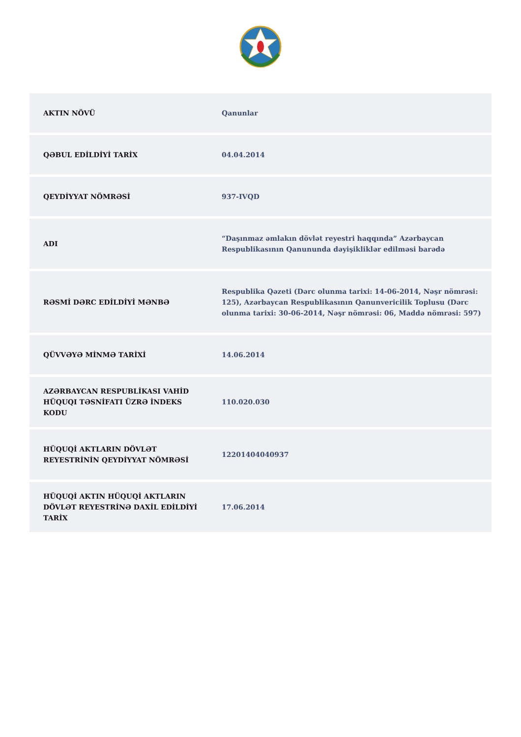| AKTIN NÖVÜ | Qanunlar |
| QƏBUL EDİLDİYİ TARİX | 04.04.2014 |
| QEYDİYYAT NÖMRƏSİ | 937-IVQD |
| ADI | “Daşınmaz əmlakın dövlət reyestri haqqında” Azərbaycan Respublikasının Qanununda dəyişikliklər edilməsi barədə |
| RƏSMİ DƏRC EDİLDİYİ MƏNBƏ | Respublika Qəzeti (Dərc olunma tarixi: 14-06-2014, Nəşr nömrəsi: 125), Azərbaycan Respublikasının Qanunvericilik Toplusu (Dərc olunma tarixi: 30-06-2014, Nəşr nömrəsi: 06, Maddə nömrəsi: 597) |
| QÜVVƏYƏ MİNMƏ TARİXİ | 14.06.2014 |
| AZƏRBAYCAN RESPUBLİKASI VAHİD HÜQUQI TƏSNİFATI ÜZRƏ İNDEKS KODU | 110.020.030 |
| HÜQUQİ AKTLARIN DÖVLƏT REYESTRİNİN QEYDİYYAT NÖMRƏSİ | 12201404040937 |
| HÜQUQİ AKTIN HÜQUQİ AKTLARIN DÖVLƏT REYESTRİNƏ DAXİL EDİLDİYİ TARİX | 17.06.2014 |